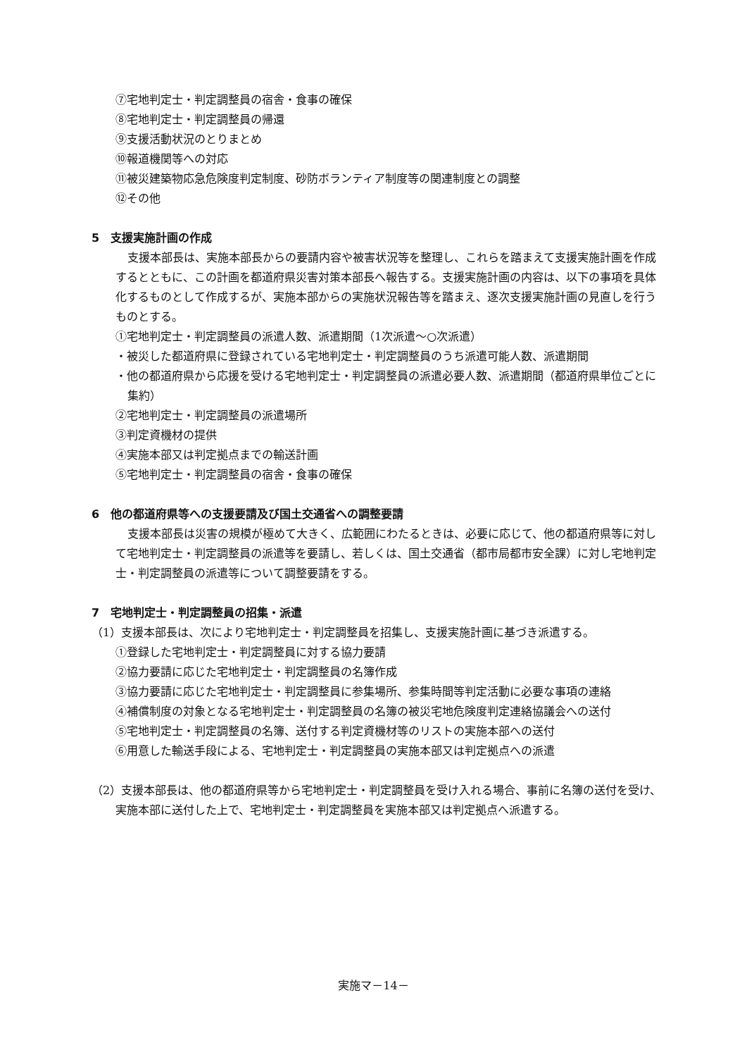⑦宅地判定士・判定調整員の宿舎・食事の確保
⑧宅地判定士・判定調整員の帰還
⑨支援活動状況のとりまとめ
⑩報道機関等への対応
⑪被災建築物応急危険度判定制度、砂防ボランティア制度等の関連制度との調整
⑫その他
5　支援実施計画の作成
支援本部長は、実施本部長からの要請内容や被害状況等を整理し、これらを踏まえて支援実施計画を作成するとともに、この計画を都道府県災害対策本部長へ報告する。支援実施計画の内容は、以下の事項を具体化するものとして作成するが、実施本部からの実施状況報告等を踏まえ、逐次支援実施計画の見直しを行うものとする。
①宅地判定士・判定調整員の派遣人数、派遣期間（1次派遣～○次派遣）
・被災した都道府県に登録されている宅地判定士・判定調整員のうち派遣可能人数、派遣期間
・他の都道府県から応援を受ける宅地判定士・判定調整員の派遣必要人数、派遣期間（都道府県単位ごとに集約）
②宅地判定士・判定調整員の派遣場所
③判定資機材の提供
④実施本部又は判定拠点までの輸送計画
⑤宅地判定士・判定調整員の宿舎・食事の確保
6　他の都道府県等への支援要請及び国土交通省への調整要請
支援本部長は災害の規模が極めて大きく、広範囲にわたるときは、必要に応じて、他の都道府県等に対して宅地判定士・判定調整員の派遣等を要請し、若しくは、国土交通省（都市局都市安全課）に対し宅地判定士・判定調整員の派遣等について調整要請をする。
7　宅地判定士・判定調整員の招集・派遣
（1）支援本部長は、次により宅地判定士・判定調整員を招集し、支援実施計画に基づき派遣する。
①登録した宅地判定士・判定調整員に対する協力要請
②協力要請に応じた宅地判定士・判定調整員の名簿作成
③協力要請に応じた宅地判定士・判定調整員に参集場所、参集時間等判定活動に必要な事項の連絡
④補償制度の対象となる宅地判定士・判定調整員の名簿の被災宅地危険度判定連絡協議会への送付
⑤宅地判定士・判定調整員の名簿、送付する判定資機材等のリストの実施本部への送付
⑥用意した輸送手段による、宅地判定士・判定調整員の実施本部又は判定拠点への派遣
（2）支援本部長は、他の都道府県等から宅地判定士・判定調整員を受け入れる場合、事前に名簿の送付を受け、実施本部に送付した上で、宅地判定士・判定調整員を実施本部又は判定拠点へ派遣する。
実施マ－14－